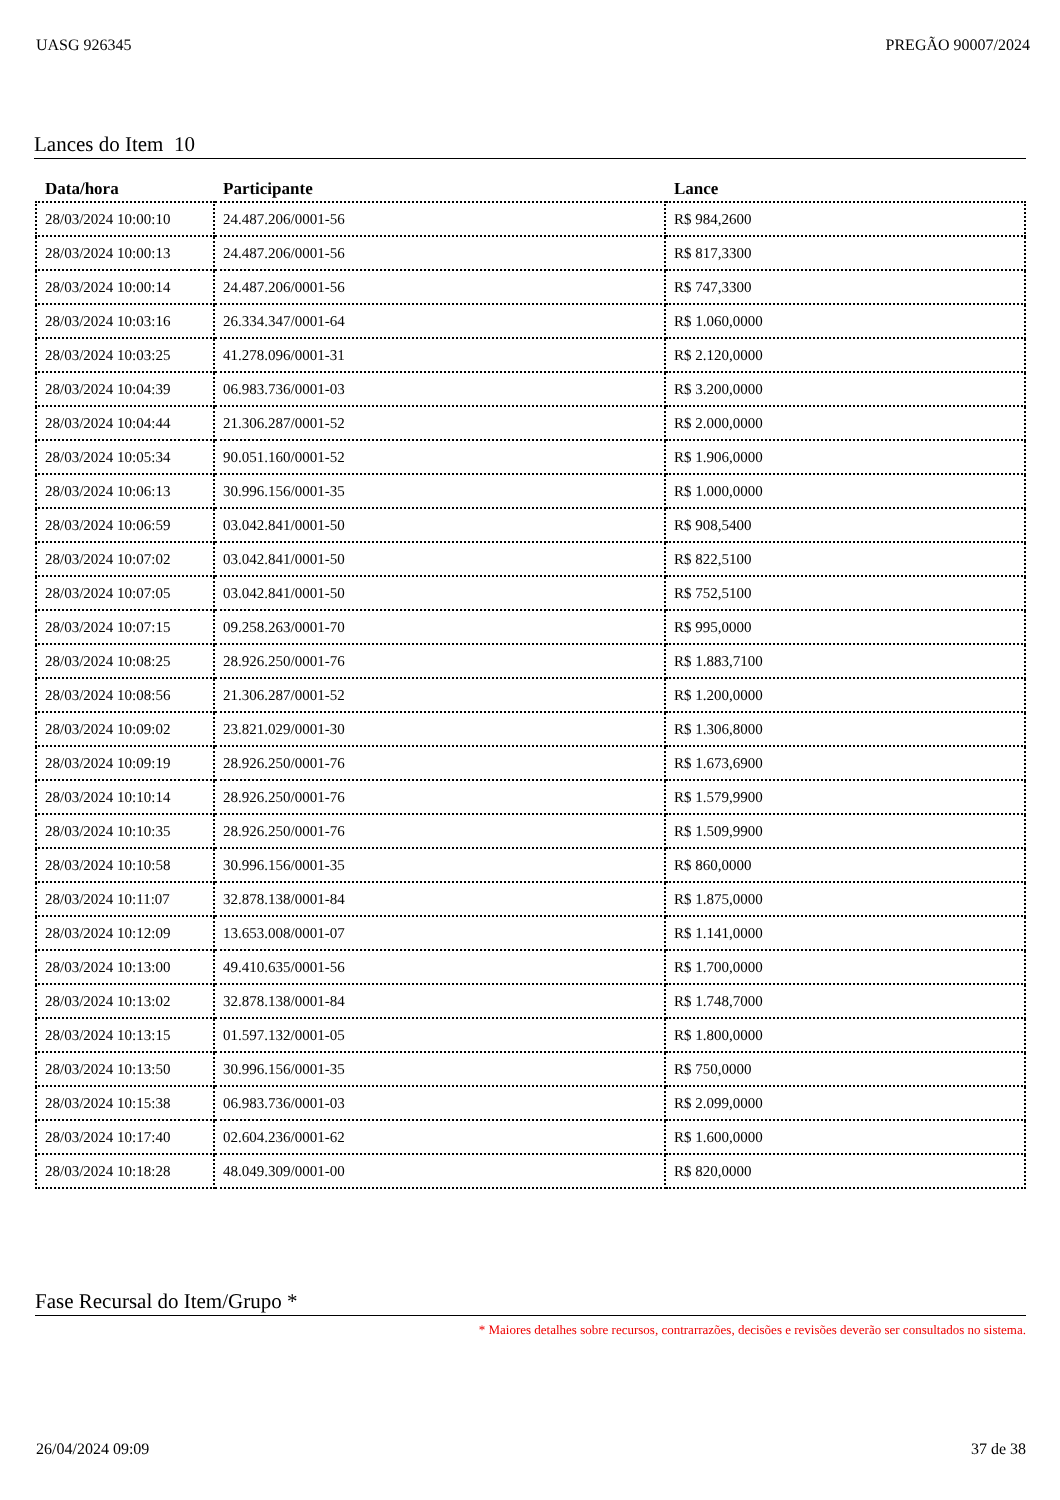UASG 926345 PREGÃO 90007/2024
Lances do Item 10
| Data/hora | Participante | Lance |
| --- | --- | --- |
| 28/03/2024 10:00:10 | 24.487.206/0001-56 | R$ 984,2600 |
| 28/03/2024 10:00:13 | 24.487.206/0001-56 | R$ 817,3300 |
| 28/03/2024 10:00:14 | 24.487.206/0001-56 | R$ 747,3300 |
| 28/03/2024 10:03:16 | 26.334.347/0001-64 | R$ 1.060,0000 |
| 28/03/2024 10:03:25 | 41.278.096/0001-31 | R$ 2.120,0000 |
| 28/03/2024 10:04:39 | 06.983.736/0001-03 | R$ 3.200,0000 |
| 28/03/2024 10:04:44 | 21.306.287/0001-52 | R$ 2.000,0000 |
| 28/03/2024 10:05:34 | 90.051.160/0001-52 | R$ 1.906,0000 |
| 28/03/2024 10:06:13 | 30.996.156/0001-35 | R$ 1.000,0000 |
| 28/03/2024 10:06:59 | 03.042.841/0001-50 | R$ 908,5400 |
| 28/03/2024 10:07:02 | 03.042.841/0001-50 | R$ 822,5100 |
| 28/03/2024 10:07:05 | 03.042.841/0001-50 | R$ 752,5100 |
| 28/03/2024 10:07:15 | 09.258.263/0001-70 | R$ 995,0000 |
| 28/03/2024 10:08:25 | 28.926.250/0001-76 | R$ 1.883,7100 |
| 28/03/2024 10:08:56 | 21.306.287/0001-52 | R$ 1.200,0000 |
| 28/03/2024 10:09:02 | 23.821.029/0001-30 | R$ 1.306,8000 |
| 28/03/2024 10:09:19 | 28.926.250/0001-76 | R$ 1.673,6900 |
| 28/03/2024 10:10:14 | 28.926.250/0001-76 | R$ 1.579,9900 |
| 28/03/2024 10:10:35 | 28.926.250/0001-76 | R$ 1.509,9900 |
| 28/03/2024 10:10:58 | 30.996.156/0001-35 | R$ 860,0000 |
| 28/03/2024 10:11:07 | 32.878.138/0001-84 | R$ 1.875,0000 |
| 28/03/2024 10:12:09 | 13.653.008/0001-07 | R$ 1.141,0000 |
| 28/03/2024 10:13:00 | 49.410.635/0001-56 | R$ 1.700,0000 |
| 28/03/2024 10:13:02 | 32.878.138/0001-84 | R$ 1.748,7000 |
| 28/03/2024 10:13:15 | 01.597.132/0001-05 | R$ 1.800,0000 |
| 28/03/2024 10:13:50 | 30.996.156/0001-35 | R$ 750,0000 |
| 28/03/2024 10:15:38 | 06.983.736/0001-03 | R$ 2.099,0000 |
| 28/03/2024 10:17:40 | 02.604.236/0001-62 | R$ 1.600,0000 |
| 28/03/2024 10:18:28 | 48.049.309/0001-00 | R$ 820,0000 |
Fase Recursal do Item/Grupo *
* Maiores detalhes sobre recursos, contrarrazões, decisões e revisões deverão ser consultados no sistema.
26/04/2024 09:09 37 de 38